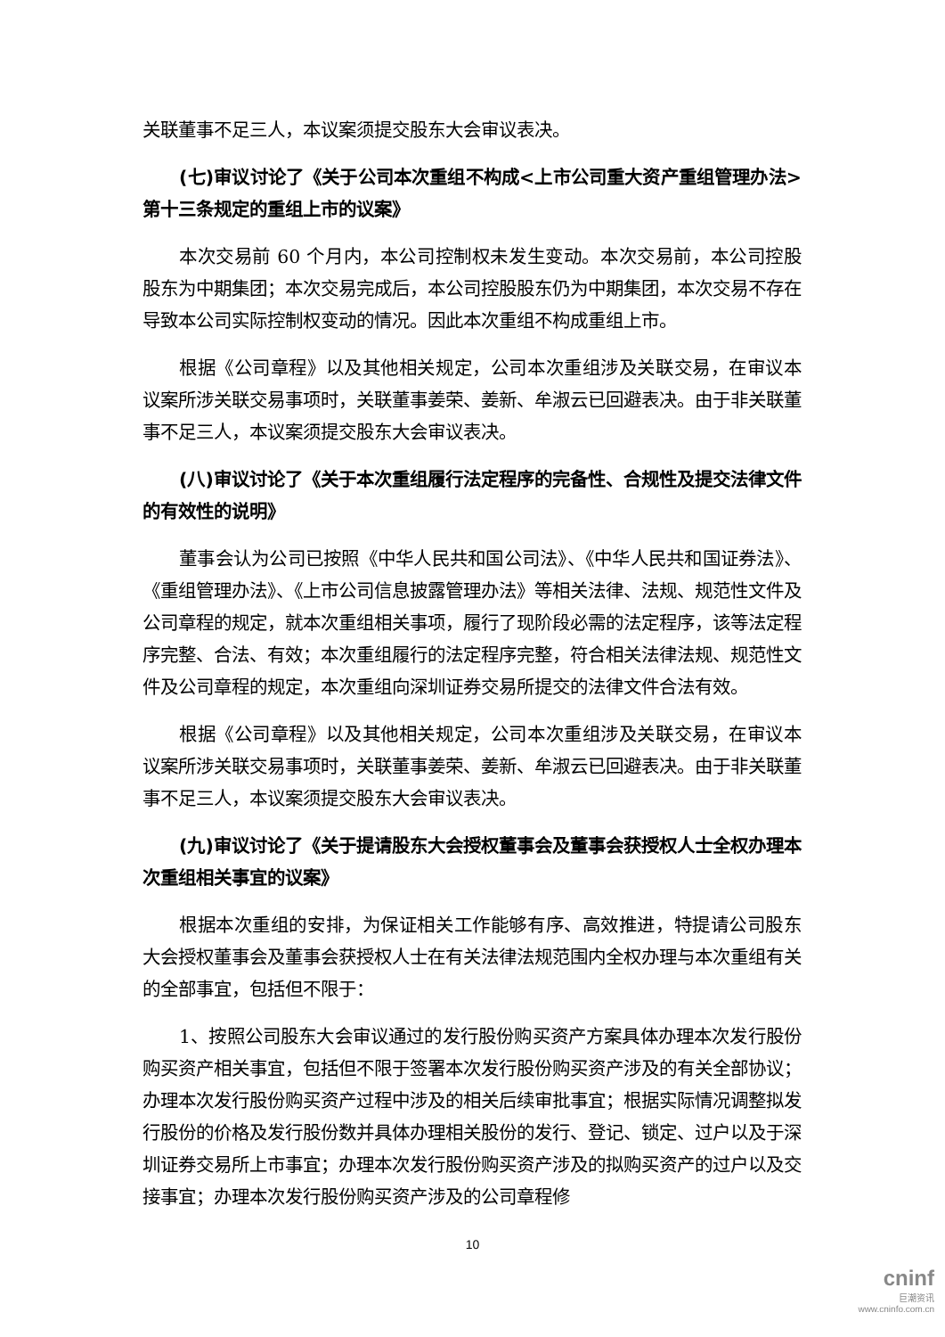关联董事不足三人，本议案须提交股东大会审议表决。
(七)审议讨论了《关于公司本次重组不构成<上市公司重大资产重组管理办法>第十三条规定的重组上市的议案》
本次交易前 60 个月内，本公司控制权未发生变动。本次交易前，本公司控股股东为中期集团；本次交易完成后，本公司控股股东仍为中期集团，本次交易不存在导致本公司实际控制权变动的情况。因此本次重组不构成重组上市。
根据《公司章程》以及其他相关规定，公司本次重组涉及关联交易，在审议本议案所涉关联交易事项时，关联董事姜荣、姜新、牟淑云已回避表决。由于非关联董事不足三人，本议案须提交股东大会审议表决。
(八)审议讨论了《关于本次重组履行法定程序的完备性、合规性及提交法律文件的有效性的说明》
董事会认为公司已按照《中华人民共和国公司法》、《中华人民共和国证券法》、《重组管理办法》、《上市公司信息披露管理办法》等相关法律、法规、规范性文件及公司章程的规定，就本次重组相关事项，履行了现阶段必需的法定程序，该等法定程序完整、合法、有效；本次重组履行的法定程序完整，符合相关法律法规、规范性文件及公司章程的规定，本次重组向深圳证券交易所提交的法律文件合法有效。
根据《公司章程》以及其他相关规定，公司本次重组涉及关联交易，在审议本议案所涉关联交易事项时，关联董事姜荣、姜新、牟淑云已回避表决。由于非关联董事不足三人，本议案须提交股东大会审议表决。
(九)审议讨论了《关于提请股东大会授权董事会及董事会获授权人士全权办理本次重组相关事宜的议案》
根据本次重组的安排，为保证相关工作能够有序、高效推进，特提请公司股东大会授权董事会及董事会获授权人士在有关法律法规范围内全权办理与本次重组有关的全部事宜，包括但不限于：
1、按照公司股东大会审议通过的发行股份购买资产方案具体办理本次发行股份购买资产相关事宜，包括但不限于签署本次发行股份购买资产涉及的有关全部协议；办理本次发行股份购买资产过程中涉及的相关后续审批事宜；根据实际情况调整拟发行股份的价格及发行股份数并具体办理相关股份的发行、登记、锁定、过户以及于深圳证券交易所上市事宜；办理本次发行股份购买资产涉及的拟购买资产的过户以及交接事宜；办理本次发行股份购买资产涉及的公司章程修
10
cninf
巨潮资讯
www.cninfo.com.cn